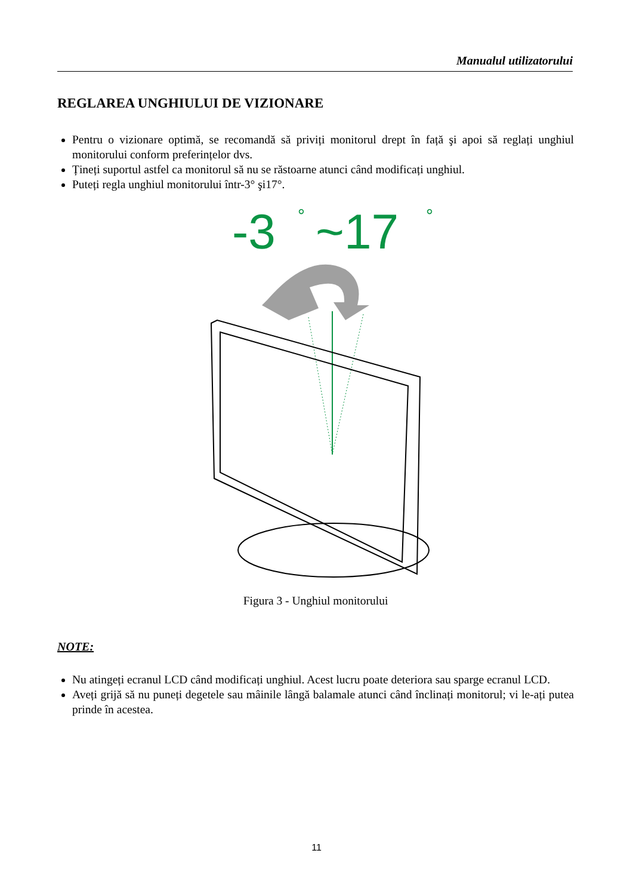Manualul utilizatorului
REGLAREA UNGHIULUI DE VIZIONARE
Pentru o vizionare optimă, se recomandă să priviți monitorul drept în față şi apoi să reglați unghiul monitorului conform preferințelor dvs.
Țineți suportul astfel ca monitorul să nu se răstoarne atunci când modificați unghiul.
Puteți regla unghiul monitorului într-3° şi17°.
-3
°
~17
°
Figura 3 - Unghiul monitorului
NOTE:
Nu atingeți ecranul LCD când modificați unghiul. Acest lucru poate deteriora sau sparge ecranul LCD.
Aveți grijă să nu puneți degetele sau mâinile lângă balamale atunci când înclinați monitorul; vi le-ați putea prinde în acestea.
11